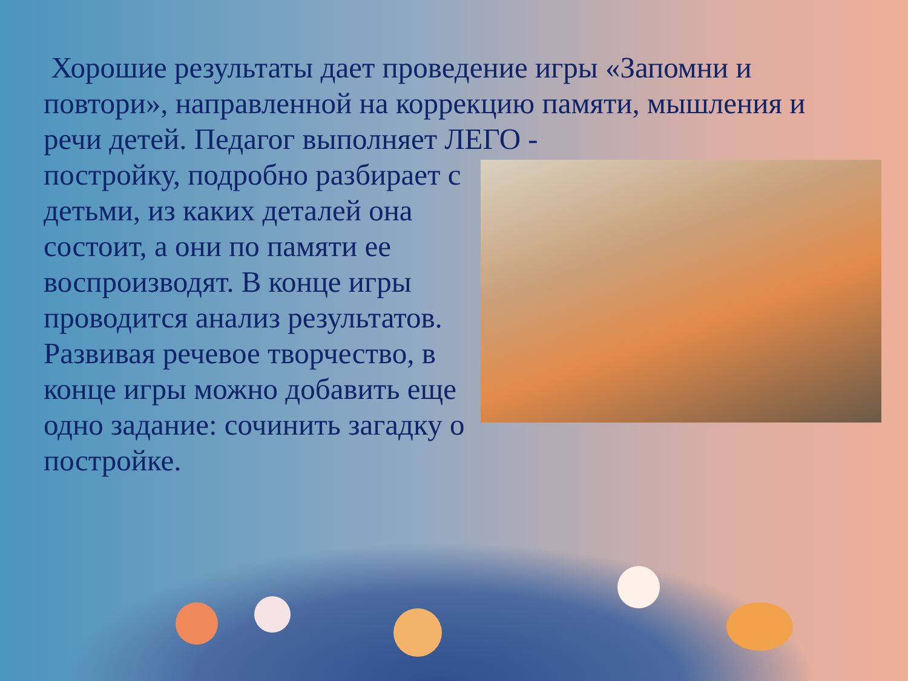Хорошие результаты дает проведение игры «Запомни и повтори», направленной на коррекцию памяти, мышления и речи детей. Педагог выполняет ЛЕГО -
постройку, подробно разбирает с детьми, из каких деталей она состоит, а они по памяти ее воспроизводят. В конце игры проводится анализ результатов. Развивая речевое творчество, в конце игры можно добавить еще одно задание: сочинить загадку о постройке.